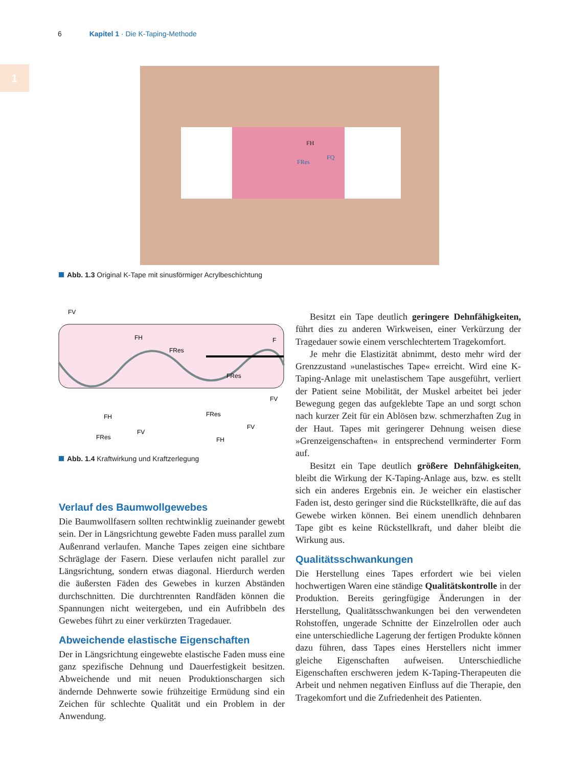6 Kapitel 1 · Die K-Taping-Methode
1
FH
FRes
FQ
Abb. 1.3 Original K-Tape mit sinusförmiger Acrylbeschichtung
FV
FH
FRes
F
FRes
FV
FH
FRes
FV
FRes
FV
FH
Abb. 1.4 Kraftwirkung und Kraftzerlegung
Verlauf des Baumwollgewebes
Die Baumwollfasern sollten rechtwinklig zueinander gewebt sein. Der in Längsrichtung gewebte Faden muss parallel zum Außenrand verlaufen. Manche Tapes zeigen eine sichtbare Schräglage der Fasern. Diese verlaufen nicht parallel zur Längsrichtung, sondern etwas diagonal. Hierdurch werden die äußersten Fäden des Gewebes in kurzen Abständen durchschnitten. Die durchtrennten Randfäden können die Spannungen nicht weitergeben, und ein Aufribbeln des Gewebes führt zu einer verkürzten Tragedauer.
Abweichende elastische Eigenschaften
Der in Längsrichtung eingewebte elastische Faden muss eine ganz spezifische Dehnung und Dauerfestigkeit besitzen. Abweichende und mit neuen Produktionschargen sich ändernde Dehnwerte sowie frühzeitige Ermüdung sind ein Zeichen für schlechte Qualität und ein Problem in der Anwendung.
Besitzt ein Tape deutlich geringere Dehnfähigkeiten, führt dies zu anderen Wirkweisen, einer Verkürzung der Tragedauer sowie einem verschlechtertem Tragekomfort.
Je mehr die Elastizität abnimmt, desto mehr wird der Grenzzustand »unelastisches Tape« erreicht. Wird eine K-Taping-Anlage mit unelastischem Tape ausgeführt, verliert der Patient seine Mobilität, der Muskel arbeitet bei jeder Bewegung gegen das aufgeklebte Tape an und sorgt schon nach kurzer Zeit für ein Ablösen bzw. schmerzhaften Zug in der Haut. Tapes mit geringerer Dehnung weisen diese »Grenzeigenschaften« in entsprechend verminderter Form auf.
Besitzt ein Tape deutlich größere Dehnfähigkeiten, bleibt die Wirkung der K-Taping-Anlage aus, bzw. es stellt sich ein anderes Ergebnis ein. Je weicher ein elastischer Faden ist, desto geringer sind die Rückstellkräfte, die auf das Gewebe wirken können. Bei einem unendlich dehnbaren Tape gibt es keine Rückstellkraft, und daher bleibt die Wirkung aus.
Qualitätsschwankungen
Die Herstellung eines Tapes erfordert wie bei vielen hochwertigen Waren eine ständige Qualitätskontrolle in der Produktion. Bereits geringfügige Änderungen in der Herstellung, Qualitätsschwankungen bei den verwendeten Rohstoffen, ungerade Schnitte der Einzelrollen oder auch eine unterschiedliche Lagerung der fertigen Produkte können dazu führen, dass Tapes eines Herstellers nicht immer gleiche Eigenschaften aufweisen. Unterschiedliche Eigenschaften erschweren jedem K-Taping-Therapeuten die Arbeit und nehmen negativen Einfluss auf die Therapie, den Tragekomfort und die Zufriedenheit des Patienten.